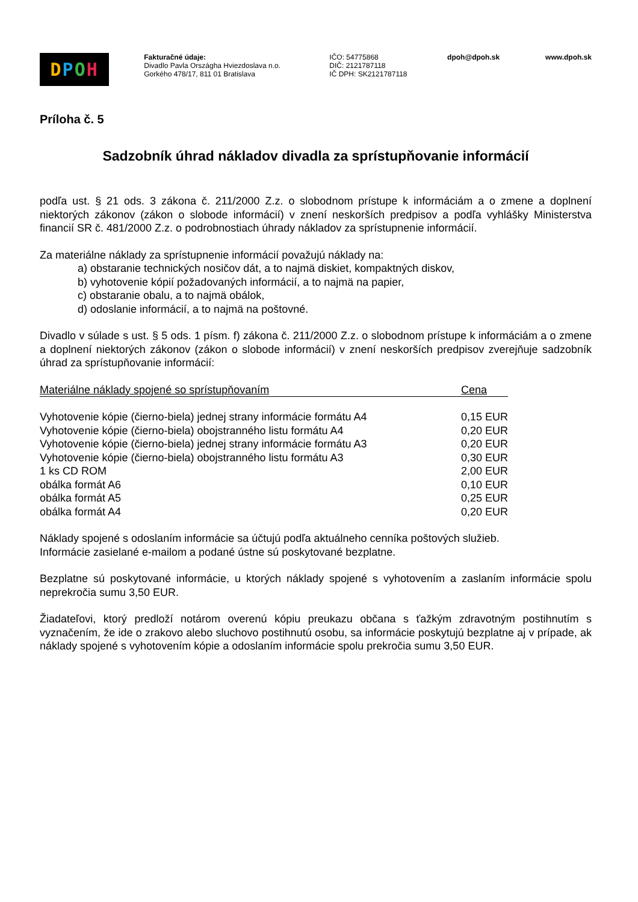DPOH
Fakturačné údaje:
Divadlo Pavla Országha Hviezdoslava n.o.
Gorkého 478/17, 811 01 Bratislava
IČO: 54775868
DIČ: 2121787118
IČ DPH: SK2121787118
dpoh@dpoh.sk www.dpoh.sk
Príloha č. 5
Sadzobník úhrad nákladov divadla za sprístupňovanie informácií
podľa ust. § 21 ods. 3 zákona č. 211/2000 Z.z. o slobodnom prístupe k informáciám a o zmene a doplnení niektorých zákonov (zákon o slobode informácií) v znení neskorších predpisov a podľa vyhlášky Ministerstva financií SR č. 481/2000 Z.z. o podrobnostiach úhrady nákladov za sprístupnenie informácií.
Za materiálne náklady za sprístupnenie informácií považujú náklady na:
a) obstaranie technických nosičov dát, a to najmä diskiet, kompaktných diskov,
b) vyhotovenie kópií požadovaných informácií, a to najmä na papier,
c) obstaranie obalu, a to najmä obálok,
d) odoslanie informácií, a to najmä na poštovné.
Divadlo v súlade s ust. § 5 ods. 1 písm. f) zákona č. 211/2000 Z.z. o slobodnom prístupe k informáciám a o zmene a doplnení niektorých zákonov (zákon o slobode informácií) v znení neskorších predpisov zverejňuje sadzobník úhrad za sprístupňovanie informácií:
| Materiálne náklady spojené so sprístupňovaním | Cena |
| --- | --- |
| Vyhotovenie kópie (čierno-biela) jednej strany informácie formátu A4 | 0,15 EUR |
| Vyhotovenie kópie (čierno-biela) obojstranného listu formátu A4 | 0,20 EUR |
| Vyhotovenie kópie (čierno-biela) jednej strany informácie formátu A3 | 0,20 EUR |
| Vyhotovenie kópie (čierno-biela) obojstranného listu formátu A3 | 0,30 EUR |
| 1 ks CD ROM | 2,00 EUR |
| obálka formát A6 | 0,10 EUR |
| obálka formát A5 | 0,25 EUR |
| obálka formát A4 | 0,20 EUR |
Náklady spojené s odoslaním informácie sa účtujú podľa aktuálneho cenníka poštových služieb.
Informácie zasielané e-mailom a podané ústne sú poskytované bezplatne.
Bezplatne sú poskytované informácie, u ktorých náklady spojené s vyhotovením a zaslaním informácie spolu neprekročia sumu 3,50 EUR.
Žiadateľovi, ktorý predloží notárom overenú kópiu preukazu občana s ťažkým zdravotným postihnutím s vyznačením, že ide o zrakovo alebo sluchovo postihnutú osobu, sa informácie poskytujú bezplatne aj v prípade, ak náklady spojené s vyhotovením kópie a odoslaním informácie spolu prekročia sumu 3,50 EUR.